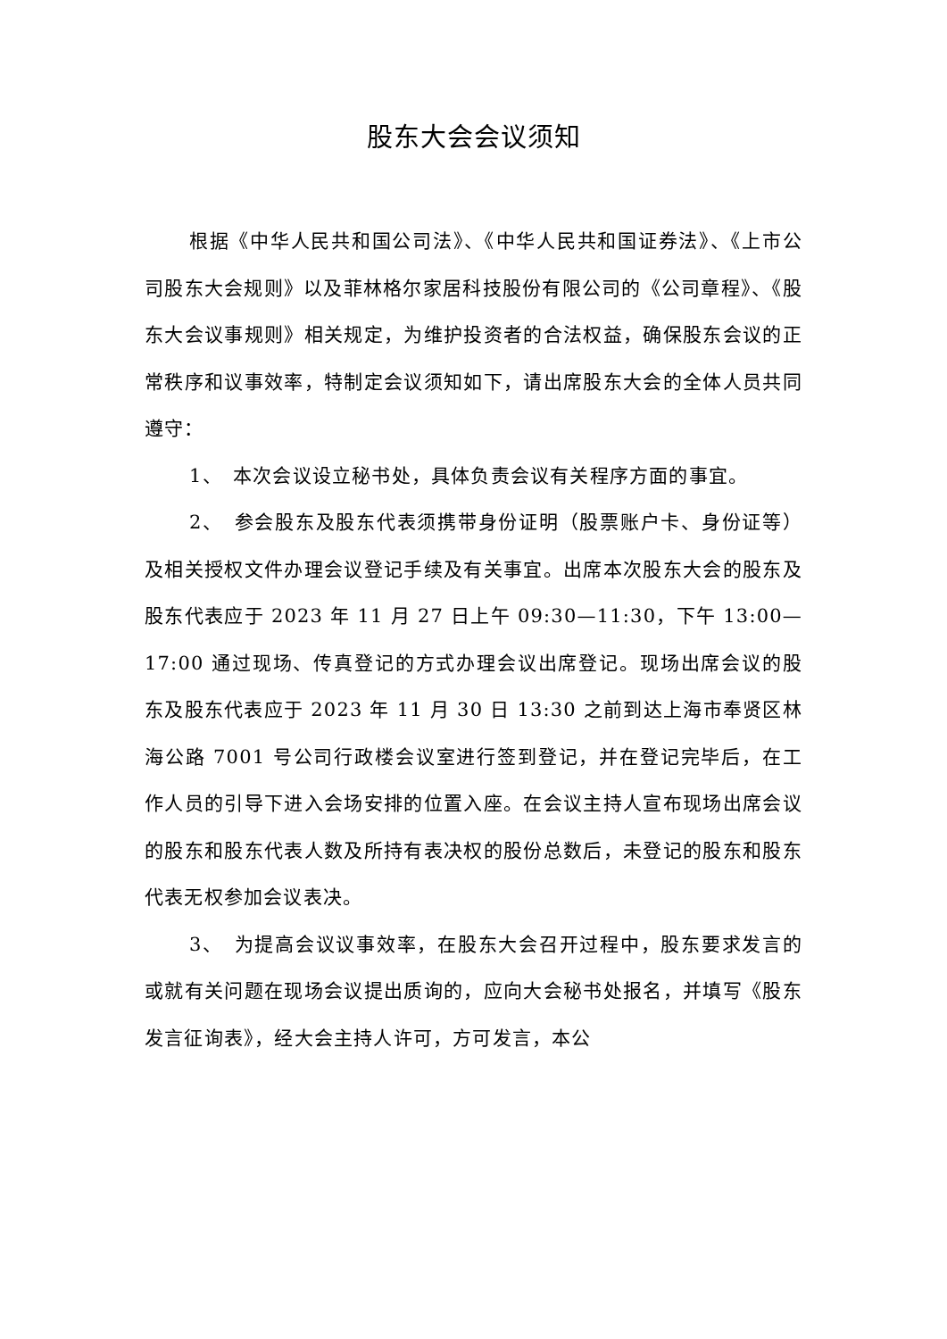股东大会会议须知
根据《中华人民共和国公司法》、《中华人民共和国证券法》、《上市公司股东大会规则》以及菲林格尔家居科技股份有限公司的《公司章程》、《股东大会议事规则》相关规定，为维护投资者的合法权益，确保股东会议的正常秩序和议事效率，特制定会议须知如下，请出席股东大会的全体人员共同遵守：
1、　本次会议设立秘书处，具体负责会议有关程序方面的事宜。
2、　参会股东及股东代表须携带身份证明（股票账户卡、身份证等）及相关授权文件办理会议登记手续及有关事宜。出席本次股东大会的股东及股东代表应于 2023 年 11 月 27 日上午 09:30—11:30，下午 13:00—17:00 通过现场、传真登记的方式办理会议出席登记。现场出席会议的股东及股东代表应于 2023 年 11 月 30 日 13:30 之前到达上海市奉贤区林海公路 7001 号公司行政楼会议室进行签到登记，并在登记完毕后，在工作人员的引导下进入会场安排的位置入座。在会议主持人宣布现场出席会议的股东和股东代表人数及所持有表决权的股份总数后，未登记的股东和股东代表无权参加会议表决。
3、　为提高会议议事效率，在股东大会召开过程中，股东要求发言的或就有关问题在现场会议提出质询的，应向大会秘书处报名，并填写《股东发言征询表》，经大会主持人许可，方可发言，本公